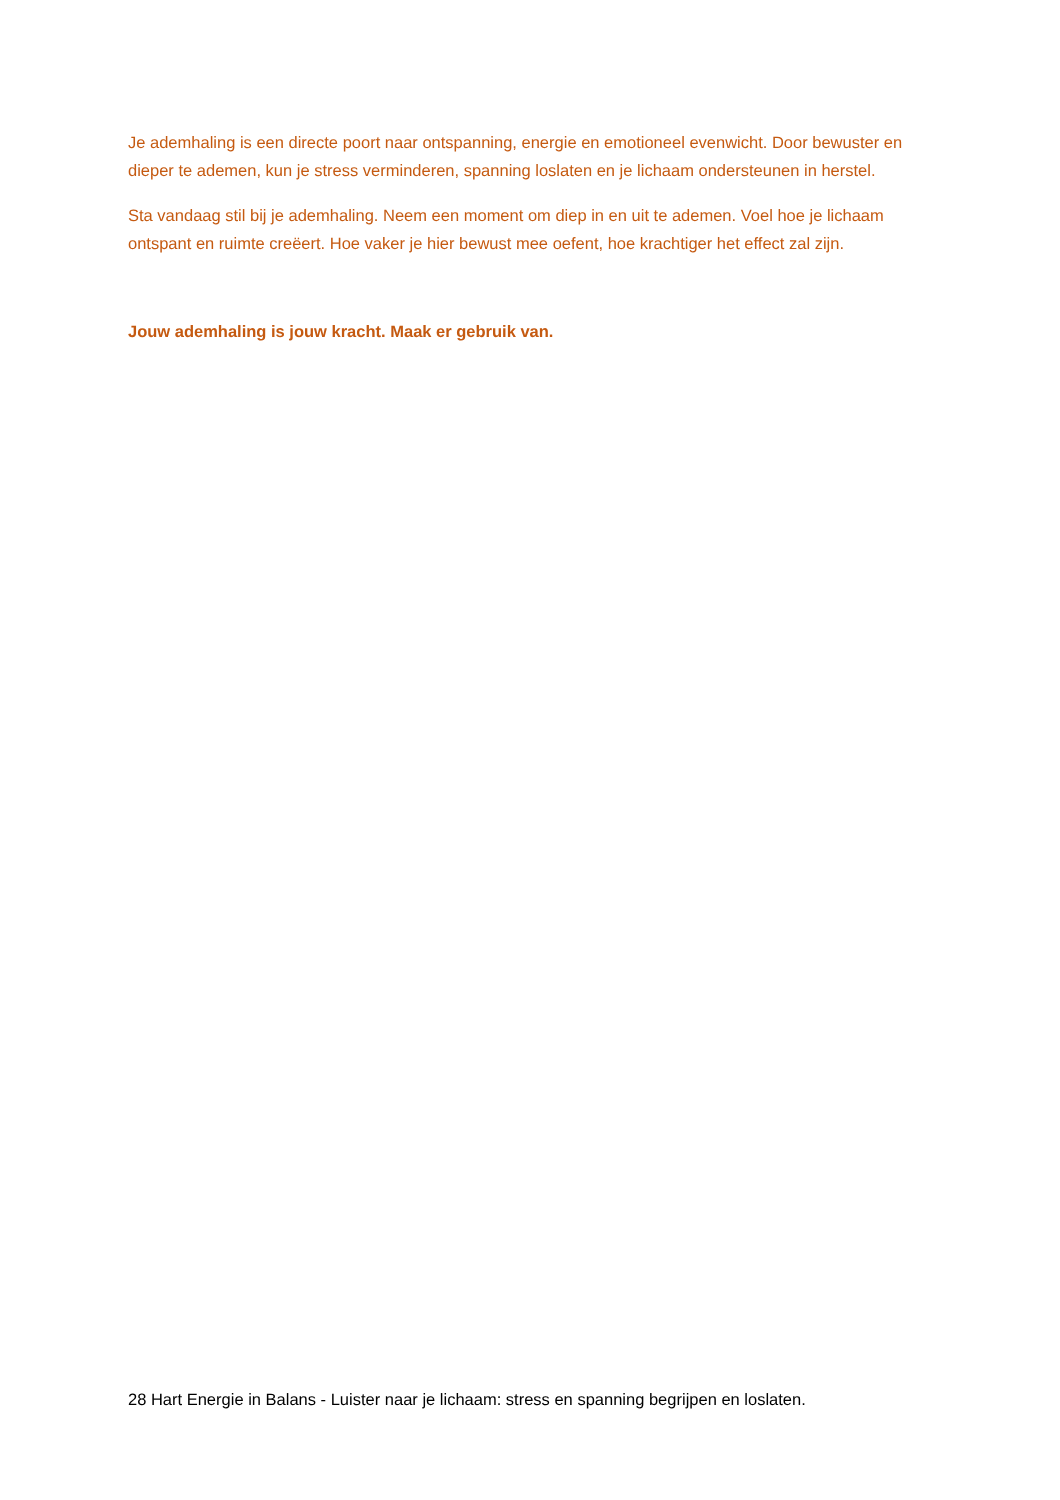Je ademhaling is een directe poort naar ontspanning, energie en emotioneel evenwicht. Door bewuster en dieper te ademen, kun je stress verminderen, spanning loslaten en je lichaam ondersteunen in herstel.
Sta vandaag stil bij je ademhaling. Neem een moment om diep in en uit te ademen. Voel hoe je lichaam ontspant en ruimte creëert. Hoe vaker je hier bewust mee oefent, hoe krachtiger het effect zal zijn.
Jouw ademhaling is jouw kracht. Maak er gebruik van.
28 Hart Energie in Balans - Luister naar je lichaam: stress en spanning begrijpen en loslaten.